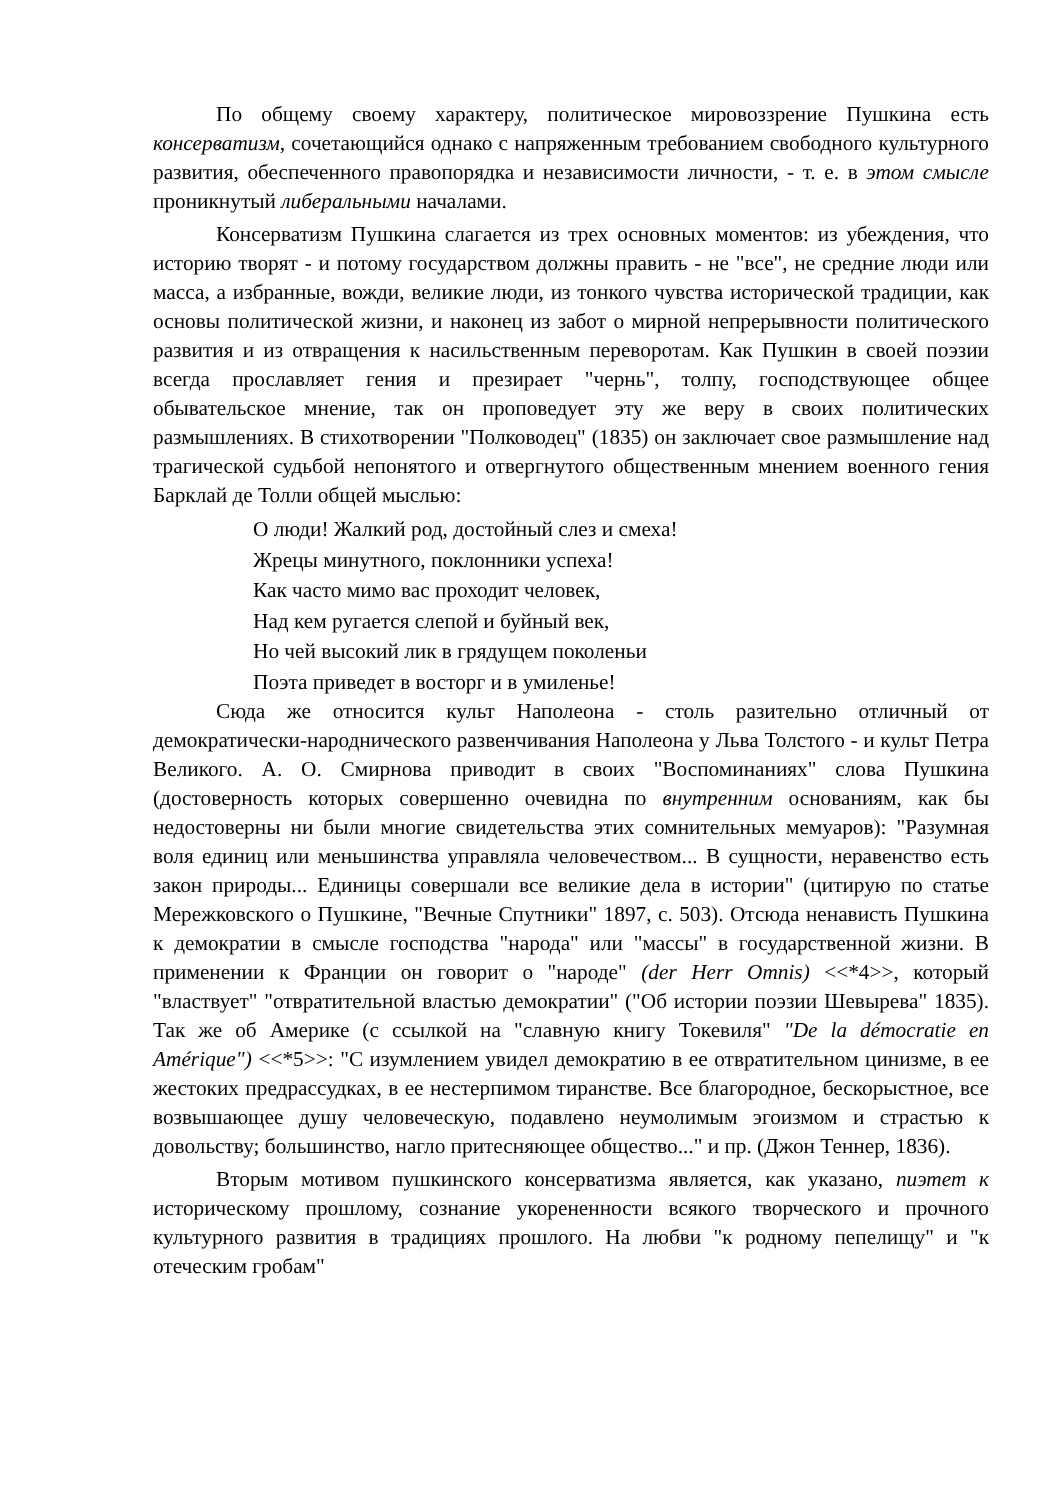По общему своему характеру, политическое мировоззрение Пушкина есть консерватизм, сочетающийся однако с напряженным требованием свободного культурного развития, обеспеченного правопорядка и независимости личности, - т. е. в этом смысле проникнутый либеральными началами.
Консерватизм Пушкина слагается из трех основных моментов: из убеждения, что историю творят - и потому государством должны править - не "все", не средние люди или масса, а избранные, вожди, великие люди, из тонкого чувства исторической традиции, как основы политической жизни, и наконец из забот о мирной непрерывности политического развития и из отвращения к насильственным переворотам. Как Пушкин в своей поэзии всегда прославляет гения и презирает "чернь", толпу, господствующее общее обывательское мнение, так он проповедует эту же веру в своих политических размышлениях. В стихотворении "Полководец" (1835) он заключает свое размышление над трагической судьбой непонятого и отвергнутого общественным мнением военного гения Барклай де Толли общей мыслью:
О люди! Жалкий род, достойный слез и смеха!
Жрецы минутного, поклонники успеха!
Как часто мимо вас проходит человек,
Над кем ругается слепой и буйный век,
Но чей высокий лик в грядущем поколеньи
Поэта приведет в восторг и в умиленье!
Сюда же относится культ Наполеона - столь разительно отличный от демократически-народнического развенчивания Наполеона у Льва Толстого - и культ Петра Великого. А. О. Смирнова приводит в своих "Воспоминаниях" слова Пушкина (достоверность которых совершенно очевидна по внутренним основаниям, как бы недостоверны ни были многие свидетельства этих сомнительных мемуаров): "Разумная воля единиц или меньшинства управляла человечеством... В сущности, неравенство есть закон природы... Единицы совершали все великие дела в истории" (цитирую по статье Мережковского о Пушкине, "Вечные Спутники" 1897, с. 503). Отсюда ненависть Пушкина к демократии в смысле господства "народа" или "массы" в государственной жизни. В применении к Франции он говорит о "народе" (der Herr Omnis) <<*4>>, который "властвует" "отвратительной властью демократии" ("Об истории поэзии Шевырева" 1835). Так же об Америке (с ссылкой на "славную книгу Токевиля" "De la démocratie en Amérique") <<*5>>: "С изумлением увидел демократию в ее отвратительном цинизме, в ее жестоких предрассудках, в ее нестерпимом тиранстве. Все благородное, бескорыстное, все возвышающее душу человеческую, подавлено неумолимым эгоизмом и страстью к довольству; большинство, нагло притесняющее общество..." и пр. (Джон Теннер, 1836).
Вторым мотивом пушкинского консерватизма является, как указано, пиэтет к историческому прошлому, сознание укорененности всякого творческого и прочного культурного развития в традициях прошлого. На любви "к родному пепелищу" и "к отеческим гробам"